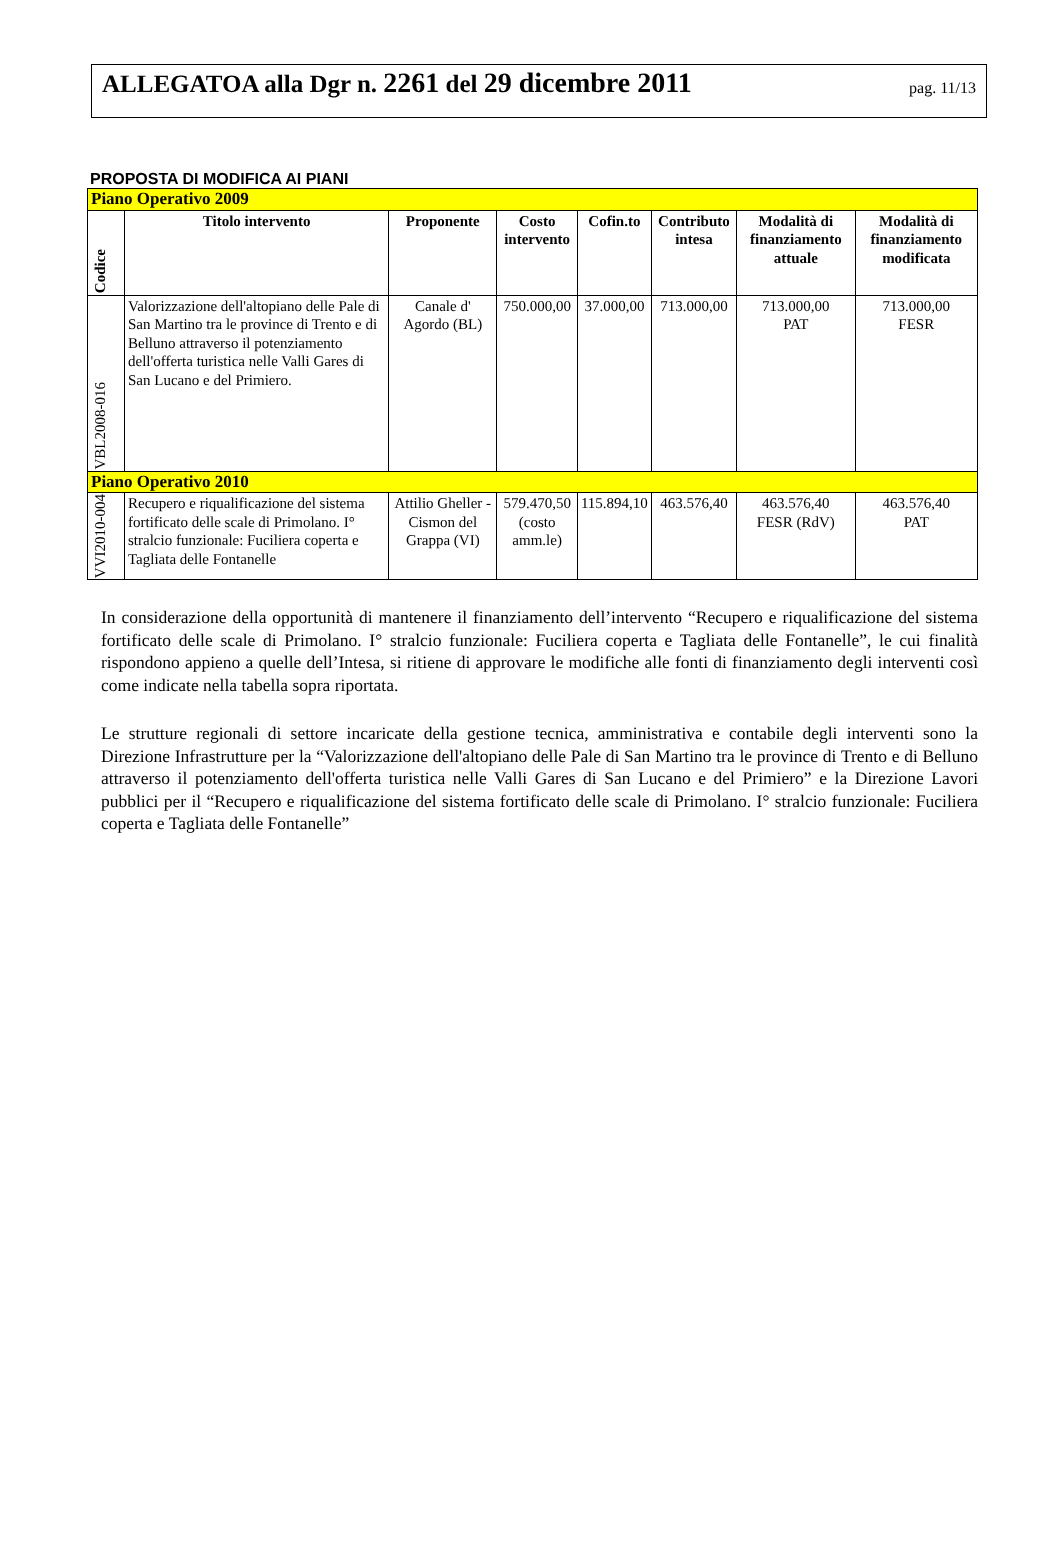ALLEGATOA alla Dgr n. 2261 del 29 dicembre 2011
pag. 11/13
PROPOSTA DI MODIFICA AI PIANI
| Piano Operativo 2009 | | | | | | | |
| Codice | Titolo intervento | Proponente | Costo intervento | Cofin.to | Contributo intesa | Modalità di finanziamento attuale | Modalità di finanziamento modificata |
| VBL2008-016 | Valorizzazione dell'altopiano delle Pale di San Martino tra le province di Trento e di Belluno attraverso il potenziamento dell'offerta turistica nelle Valli Gares di San Lucano e del Primiero. | Canale d' Agordo (BL) | 750.000,00 | 37.000,00 | 713.000,00 | 713.000,00 PAT | 713.000,00 FESR |
| Piano Operativo 2010 | | | | | | | |
| VVI2010-004 | Recupero e riqualificazione del sistema fortificato delle scale di Primolano. I° stralcio funzionale: Fuciliera coperta e Tagliata delle Fontanelle | Attilio Gheller - Cismon del Grappa (VI) | 579.470,50 (costo amm.le) | 115.894,10 | 463.576,40 | 463.576,40 FESR (RdV) | 463.576,40 PAT |
In considerazione della opportunità di mantenere il finanziamento dell’intervento “Recupero e riqualificazione del sistema fortificato delle scale di Primolano. I° stralcio funzionale: Fuciliera coperta e Tagliata delle Fontanelle”, le cui finalità rispondono appieno a quelle dell’Intesa, si ritiene di approvare le modifiche alle fonti di finanziamento degli interventi così come indicate nella tabella sopra riportata.
Le strutture regionali di settore incaricate della gestione tecnica, amministrativa e contabile degli interventi sono la Direzione Infrastrutture per la “Valorizzazione dell'altopiano delle Pale di San Martino tra le province di Trento e di Belluno attraverso il potenziamento dell'offerta turistica nelle Valli Gares di San Lucano e del Primiero” e la Direzione Lavori pubblici per il “Recupero e riqualificazione del sistema fortificato delle scale di Primolano. I° stralcio funzionale: Fuciliera coperta e Tagliata delle Fontanelle”